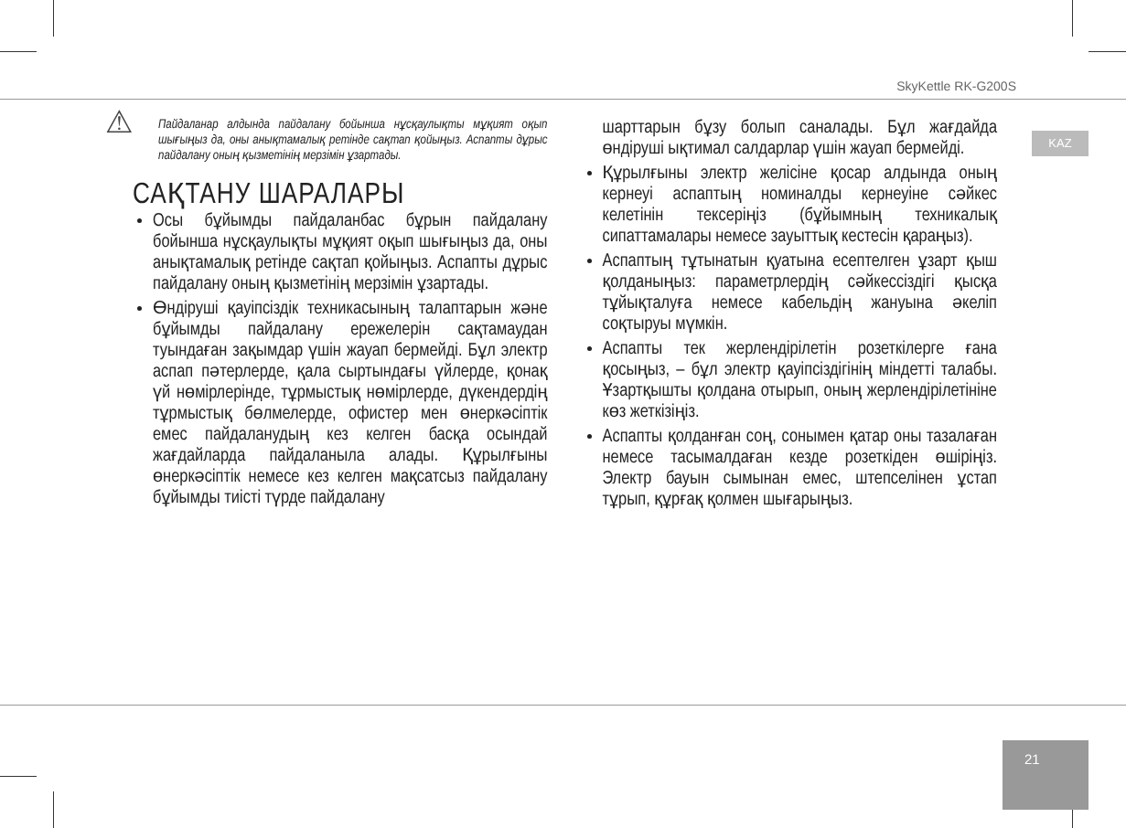SkyKettle RK-G200S
KAZ
⚠ Пайдаланар алдында пайдалану бойынша нұсқаулықты мұқият оқып шығыңыз да, оны анықтамалық ретінде сақтап қойыңыз. Аспапты дұрыс пайдалану оның қызметінің мерзімін ұзартады.
САҚТАНУ ШАРАЛАРЫ
Осы бұйымды пайдаланбас бұрын пайдалану бойынша нұсқаулықты мұқият оқып шығыңыз да, оны анықтамалық ретінде сақтап қойыңыз. Аспапты дұрыс пайдалану оның қызметінің мерзімін ұзартады.
Өндіруші қауіпсіздік техникасының талаптарын және бұйымды пайдалану ережелерін сақтамаудан туындаған зақымдар үшін жауап бермейді. Бұл электр аспап пәтерлерде, қала сыртындағы үйлерде, қонақ үй нөмірлерінде, тұрмыстық нөмірлерде, дүкендердің тұрмыстық бөлмелерде, офистер мен өнеркәсіптік емес пайдаланудың кез келген басқа осындай жағдайларда пайдаланыла алады. Құрылғыны өнеркәсіптік немесе кез келген мақсатсыз пайдалану бұйымды тиісті түрде пайдалану
шарттарын бұзу болып саналады. Бұл жағдайда өндіруші ықтимал салдарлар үшін жауап бермейді.
Құрылғыны электр желісіне қосар алдында оның кернеуі аспаптың номиналды кернеуіне сәйкес келетінін тексеріңіз (бұйымның техникалық сипаттамалары немесе зауыттық кестесін қараңыз).
Аспаптың тұтынатын қуатына есептелген ұзарт қыш қолданыңыз: параметрлердің сәйкессіздігі қысқа тұйықталуға немесе кабельдің жануына әкеліп соқтыруы мүмкін.
Аспапты тек жерлендірілетін розеткілерге ғана қосыңыз, – бұл электр қауіпсіздігінің міндетті талабы. Ұзартқышты қолдана отырып, оның жерлендірілетініне көз жеткізіңіз.
Аспапты қолданған соң, сонымен қатар оны тазалаған немесе тасымалдаған кезде розеткіден өшіріңіз. Электр бауын сымынан емес, штепселінен ұстап тұрып, құрғақ қолмен шығарыңыз.
21